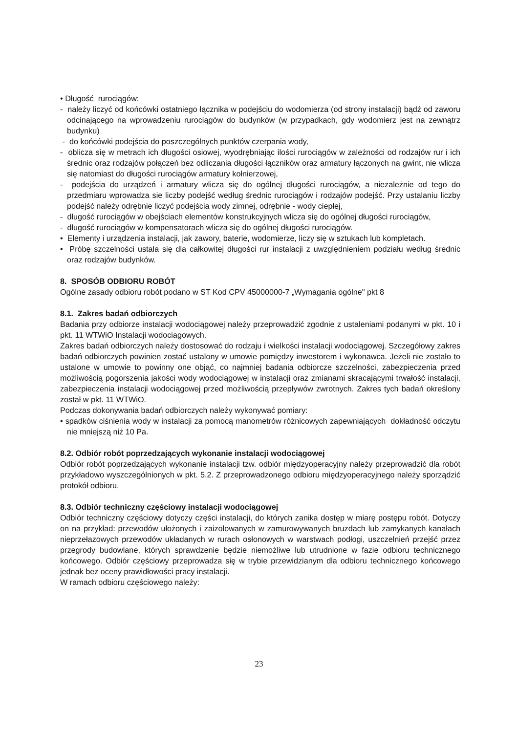• Długość rurociągów:
- należy liczyć od końcówki ostatniego łącznika w podejściu do wodomierza (od strony instalacji) bądź od zaworu odcinającego na wprowadzeniu rurociągów do budynków (w przypadkach, gdy wodomierz jest na zewnątrz budynku)
- do końcówki podejścia do poszczególnych punktów czerpania wody,
- oblicza się w metrach ich długości osiowej, wyodrębniając ilości rurociągów w zależności od rodzajów rur i ich średnic oraz rodzajów połączeń bez odliczania długości łączników oraz armatury łączonych na gwint, nie wlicza się natomiast do długości rurociągów armatury kołnierzowej,
- podejścia do urządzeń i armatury wlicza się do ogólnej długości rurociągów, a niezależnie od tego do przedmiaru wprowadza sie liczby podejść według średnic rurociągów i rodzajów podejść. Przy ustalaniu liczby podejść należy odrębnie liczyć podejścia wody zimnej, odrębnie - wody ciepłej,
- długość rurociągów w obejściach elementów konstrukcyjnych wlicza się do ogólnej długości rurociągów,
- długość rurociągów w kompensatorach wlicza się do ogólnej długości rurociągów.
• Elementy i urządzenia instalacji, jak zawory, baterie, wodomierze, liczy się w sztukach lub kompletach.
• Próbę szczelności ustala się dla całkowitej długości rur instalacji z uwzględnieniem podziału według średnic oraz rodzajów budynków.
8. SPOSÓB ODBIORU ROBÓT
Ogólne zasady odbioru robót podano w ST Kod CPV 45000000-7 „Wymagania ogólne" pkt 8
8.1. Zakres badań odbiorczych
Badania przy odbiorze instalacji wodociągowej należy przeprowadzić zgodnie z ustaleniami podanymi w pkt. 10 i pkt. 11 WTWiO Instalacji wodociagowych.
Zakres badań odbiorczych należy dostosować do rodzaju i wielkości instalacji wodociągowej. Szczegółowy zakres badań odbiorczych powinien zostać ustalony w umowie pomiędzy inwestorem i wykonawca. Jeżeli nie zostało to ustalone w umowie to powinny one objąć, co najmniej badania odbiorcze szczelności, zabezpieczenia przed możliwością pogorszenia jakości wody wodociągowej w instalacji oraz zmianami skracającymi trwałość instalacji, zabezpieczenia instalacji wodociągowej przed możliwością przepływów zwrotnych. Zakres tych badań określony został w pkt. 11 WTWiO.
Podczas dokonywania badań odbiorczych należy wykonywać pomiary:
• spadków ciśnienia wody w instalacji za pomocą manometrów różnicowych zapewniających dokładność odczytu nie mniejszą niż 10 Pa.
8.2. Odbiór robót poprzedzających wykonanie instalacji wodociągowej
Odbiór robót poprzedzających wykonanie instalacji tzw. odbiór międzyoperacyjny należy przeprowadzić dla robót przykładowo wyszczególnionych w pkt. 5.2. Z przeprowadzonego odbioru międzyoperacyjnego należy sporządzić protokół odbioru.
8.3. Odbiór techniczny częściowy instalacji wodociągowej
Odbiór techniczny częściowy dotyczy części instalacji, do których zanika dostęp w miarę postępu robót. Dotyczy on na przykład: przewodów ułożonych i zaizolowanych w zamurowywanych bruzdach lub zamykanych kanałach nieprzełazowych przewodów układanych w rurach osłonowych w warstwach podłogi, uszczelnień przejść przez przegrody budowlane, których sprawdzenie będzie niemożliwe lub utrudnione w fazie odbioru technicznego końcowego. Odbiór częściowy przeprowadza się w trybie przewidzianym dla odbioru technicznego końcowego jednak bez oceny prawidłowości pracy instalacji.
W ramach odbioru częściowego należy:
23